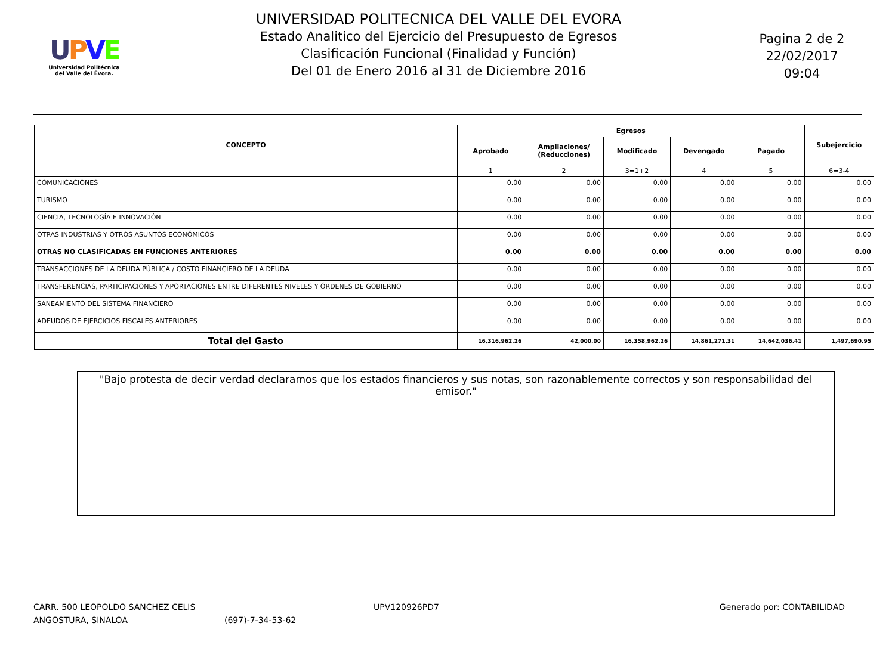UPVE
Universidad Politécnica
del Valle del Évora.
UNIVERSIDAD POLITECNICA DEL VALLE DEL EVORA
Estado Analitico del Ejercicio del Presupuesto de Egresos
Clasificación Funcional (Finalidad y Función)
Del 01 de Enero 2016 al 31 de Diciembre 2016
Pagina 2 de 2
22/02/2017
09:04
| CONCEPTO | Egresos | | | | | Subejercicio |
| --- | --- | --- | --- | --- | --- | --- |
| | Aprobado | Ampliaciones/ (Reducciones) | Modificado | Devengado | Pagado | |
| | 1 | 2 | 3=1+2 | 4 | 5 | 6=3-4 |
| COMUNICACIONES | 0.00 | 0.00 | 0.00 | 0.00 | 0.00 | 0.00 |
| TURISMO | 0.00 | 0.00 | 0.00 | 0.00 | 0.00 | 0.00 |
| CIENCIA, TECNOLOGÍA E INNOVACIÓN | 0.00 | 0.00 | 0.00 | 0.00 | 0.00 | 0.00 |
| OTRAS INDUSTRIAS Y OTROS ASUNTOS ECONÓMICOS | 0.00 | 0.00 | 0.00 | 0.00 | 0.00 | 0.00 |
| OTRAS NO CLASIFICADAS EN FUNCIONES ANTERIORES | 0.00 | 0.00 | 0.00 | 0.00 | 0.00 | 0.00 |
| TRANSACCIONES DE LA DEUDA PÚBLICA / COSTO FINANCIERO DE LA DEUDA | 0.00 | 0.00 | 0.00 | 0.00 | 0.00 | 0.00 |
| TRANSFERENCIAS, PARTICIPACIONES Y APORTACIONES ENTRE DIFERENTES NIVELES Y ÓRDENES DE GOBIERNO | 0.00 | 0.00 | 0.00 | 0.00 | 0.00 | 0.00 |
| SANEAMIENTO DEL SISTEMA FINANCIERO | 0.00 | 0.00 | 0.00 | 0.00 | 0.00 | 0.00 |
| ADEUDOS DE EJERCICIOS FISCALES ANTERIORES | 0.00 | 0.00 | 0.00 | 0.00 | 0.00 | 0.00 |
| Total del Gasto | 16,316,962.26 | 42,000.00 | 16,358,962.26 | 14,861,271.31 | 14,642,036.41 | 1,497,690.95 |
"Bajo protesta de decir verdad declaramos que los estados financieros y sus notas, son razonablemente correctos y son responsabilidad del emisor."
CARR. 500 LEOPOLDO SANCHEZ CELIS
ANGOSTURA, SINALOA
(697)-7-34-53-62 UPV120926PD7 Generado por: CONTABILIDAD